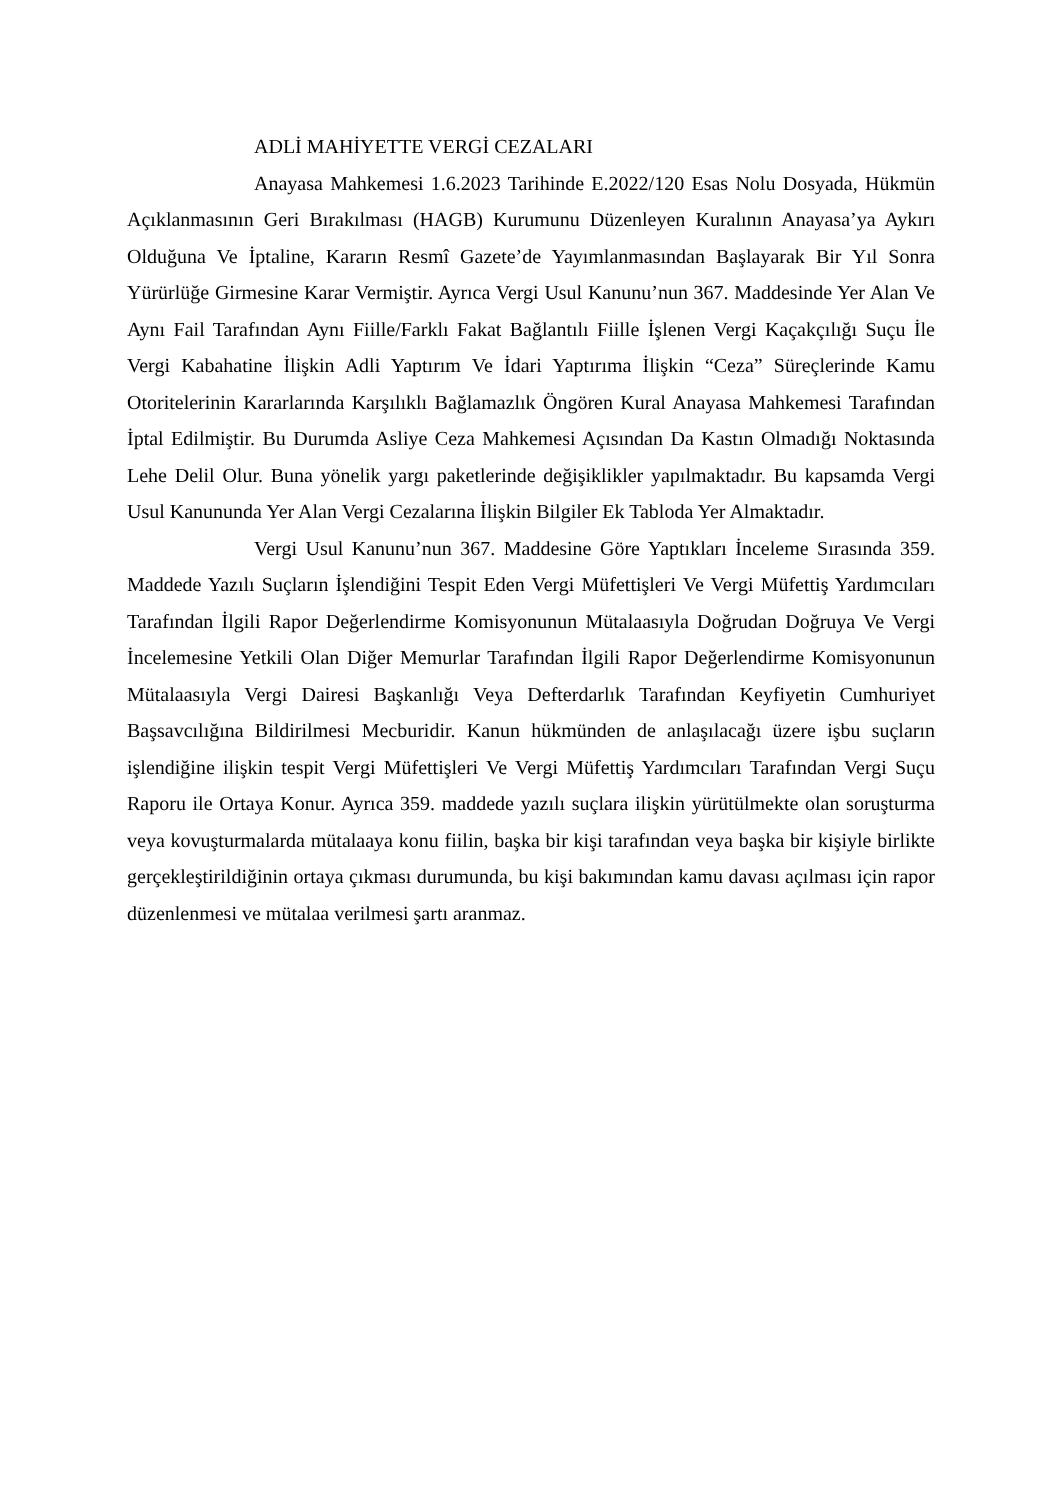ADLİ MAHİYETTE VERGİ CEZALARI
Anayasa Mahkemesi 1.6.2023 Tarihinde E.2022/120 Esas Nolu Dosyada, Hükmün Açıklanmasının Geri Bırakılması (HAGB) Kurumunu Düzenleyen Kuralının Anayasa’ya Aykırı Olduğuna Ve İptaline, Kararın Resmî Gazete’de Yayımlanmasından Başlayarak Bir Yıl Sonra Yürürlüğe Girmesine Karar Vermiştir. Ayrıca Vergi Usul Kanunu’nun 367. Maddesinde Yer Alan Ve Aynı Fail Tarafından Aynı Fiille/Farklı Fakat Bağlantılı Fiille İşlenen Vergi Kaçakçılığı Suçu İle Vergi Kabahatine İlişkin Adli Yaptırım Ve İdari Yaptırıma İlişkin “Ceza” Süreçlerinde Kamu Otoritelerinin Kararlarında Karşılıklı Bağlamazlık Öngören Kural Anayasa Mahkemesi Tarafından İptal Edilmiştir. Bu Durumda Asliye Ceza Mahkemesi Açısından Da Kastın Olmadığı Noktasında Lehe Delil Olur. Buna yönelik yargı paketlerinde değişiklikler yapılmaktadır. Bu kapsamda Vergi Usul Kanununda Yer Alan Vergi Cezalarına İlişkin Bilgiler Ek Tabloda Yer Almaktadır.
Vergi Usul Kanunu’nun 367. Maddesine Göre Yaptıkları İnceleme Sırasında 359. Maddede Yazılı Suçların İşlendiğini Tespit Eden Vergi Müfettişleri Ve Vergi Müfettiş Yardımcıları Tarafından İlgili Rapor Değerlendirme Komisyonunun Mütalaasıyla Doğrudan Doğruya Ve Vergi İncelemesine Yetkili Olan Diğer Memurlar Tarafından İlgili Rapor Değerlendirme Komisyonunun Mütalaasıyla Vergi Dairesi Başkanlığı Veya Defterdarlık Tarafından Keyfiyetin Cumhuriyet Başsavcılığına Bildirilmesi Mecburidir. Kanun hükmünden de anlaşılacağı üzere işbu suçların işlendiğine ilişkin tespit Vergi Müfettişleri Ve Vergi Müfettiş Yardımcıları Tarafından Vergi Suçu Raporu ile Ortaya Konur. Ayrıca 359. maddede yazılı suçlara ilişkin yürütülmekte olan soruşturma veya kovuşturmalarda mütalaaya konu fiilin, başka bir kişi tarafından veya başka bir kişiyle birlikte gerçekleştirildiğinin ortaya çıkması durumunda, bu kişi bakımından kamu davası açılması için rapor düzenlenmesi ve mütalaa verilmesi şartı aranmaz.